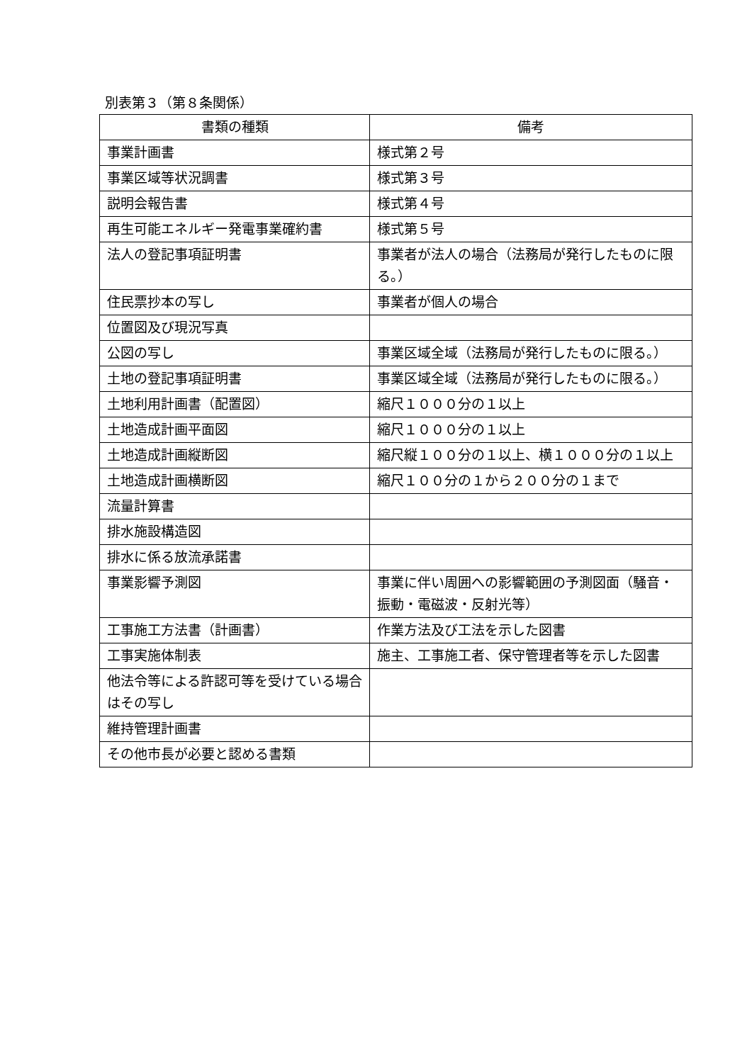別表第３（第８条関係）
| 書類の種類 | 備考 |
| --- | --- |
| 事業計画書 | 様式第２号 |
| 事業区域等状況調書 | 様式第３号 |
| 説明会報告書 | 様式第４号 |
| 再生可能エネルギー発電事業確約書 | 様式第５号 |
| 法人の登記事項証明書 | 事業者が法人の場合（法務局が発行したものに限る。） |
| 住民票抄本の写し | 事業者が個人の場合 |
| 位置図及び現況写真 | |
| 公図の写し | 事業区域全域（法務局が発行したものに限る。） |
| 土地の登記事項証明書 | 事業区域全域（法務局が発行したものに限る。） |
| 土地利用計画書（配置図） | 縮尺１０００分の１以上 |
| 土地造成計画平面図 | 縮尺１０００分の１以上 |
| 土地造成計画縦断図 | 縮尺縦１００分の１以上、横１０００分の１以上 |
| 土地造成計画横断図 | 縮尺１００分の１から２００分の１まで |
| 流量計算書 | |
| 排水施設構造図 | |
| 排水に係る放流承諾書 | |
| 事業影響予測図 | 事業に伴い周囲への影響範囲の予測図面（騒音・振動・電磁波・反射光等） |
| 工事施工方法書（計画書） | 作業方法及び工法を示した図書 |
| 工事実施体制表 | 施主、工事施工者、保守管理者等を示した図書 |
| 他法令等による許認可等を受けている場合はその写し | |
| 維持管理計画書 | |
| その他市長が必要と認める書類 | |